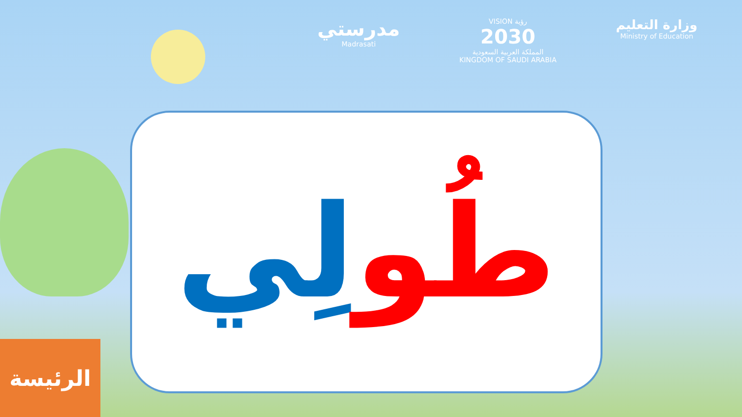مدرستي
Madrasati
VISION رؤية
2030
المملكة العربية السعودية
KINGDOM OF SAUDI ARABIA
وزارة التعليم
Ministry of Education
طُو لِي
الرئيسة